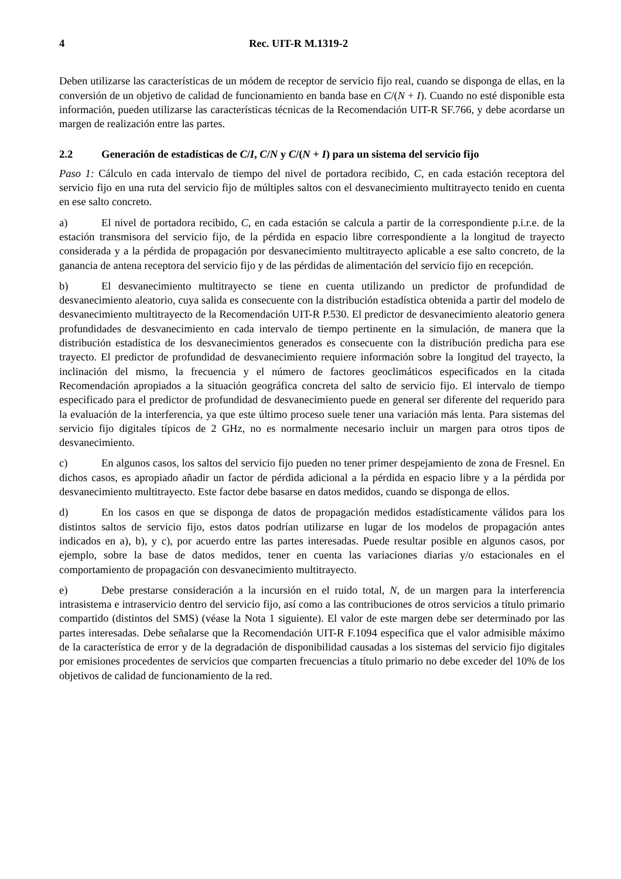4 Rec. UIT-R M.1319-2
Deben utilizarse las características de un módem de receptor de servicio fijo real, cuando se disponga de ellas, en la conversión de un objetivo de calidad de funcionamiento en banda base en C/(N + I). Cuando no esté disponible esta información, pueden utilizarse las características técnicas de la Recomendación UIT-R SF.766, y debe acordarse un margen de realización entre las partes.
2.2 Generación de estadísticas de C/I, C/N y C/(N + I) para un sistema del servicio fijo
Paso 1: Cálculo en cada intervalo de tiempo del nivel de portadora recibido, C, en cada estación receptora del servicio fijo en una ruta del servicio fijo de múltiples saltos con el desvanecimiento multitrayecto tenido en cuenta en ese salto concreto.
a) El nivel de portadora recibido, C, en cada estación se calcula a partir de la correspondiente p.i.r.e. de la estación transmisora del servicio fijo, de la pérdida en espacio libre correspondiente a la longitud de trayecto considerada y a la pérdida de propagación por desvanecimiento multitrayecto aplicable a ese salto concreto, de la ganancia de antena receptora del servicio fijo y de las pérdidas de alimentación del servicio fijo en recepción.
b) El desvanecimiento multitrayecto se tiene en cuenta utilizando un predictor de profundidad de desvanecimiento aleatorio, cuya salida es consecuente con la distribución estadística obtenida a partir del modelo de desvanecimiento multitrayecto de la Recomendación UIT-R P.530. El predictor de desvanecimiento aleatorio genera profundidades de desvanecimiento en cada intervalo de tiempo pertinente en la simulación, de manera que la distribución estadística de los desvanecimientos generados es consecuente con la distribución predicha para ese trayecto. El predictor de profundidad de desvanecimiento requiere información sobre la longitud del trayecto, la inclinación del mismo, la frecuencia y el número de factores geoclimáticos especificados en la citada Recomendación apropiados a la situación geográfica concreta del salto de servicio fijo. El intervalo de tiempo especificado para el predictor de profundidad de desvanecimiento puede en general ser diferente del requerido para la evaluación de la interferencia, ya que este último proceso suele tener una variación más lenta. Para sistemas del servicio fijo digitales típicos de 2 GHz, no es normalmente necesario incluir un margen para otros tipos de desvanecimiento.
c) En algunos casos, los saltos del servicio fijo pueden no tener primer despejamiento de zona de Fresnel. En dichos casos, es apropiado añadir un factor de pérdida adicional a la pérdida en espacio libre y a la pérdida por desvanecimiento multitrayecto. Este factor debe basarse en datos medidos, cuando se disponga de ellos.
d) En los casos en que se disponga de datos de propagación medidos estadísticamente válidos para los distintos saltos de servicio fijo, estos datos podrían utilizarse en lugar de los modelos de propagación antes indicados en a), b), y c), por acuerdo entre las partes interesadas. Puede resultar posible en algunos casos, por ejemplo, sobre la base de datos medidos, tener en cuenta las variaciones diarias y/o estacionales en el comportamiento de propagación con desvanecimiento multitrayecto.
e) Debe prestarse consideración a la incursión en el ruido total, N, de un margen para la interferencia intrasistema e intraservicio dentro del servicio fijo, así como a las contribuciones de otros servicios a título primario compartido (distintos del SMS) (véase la Nota 1 siguiente). El valor de este margen debe ser determinado por las partes interesadas. Debe señalarse que la Recomendación UIT-R F.1094 especifica que el valor admisible máximo de la característica de error y de la degradación de disponibilidad causadas a los sistemas del servicio fijo digitales por emisiones procedentes de servicios que comparten frecuencias a título primario no debe exceder del 10% de los objetivos de calidad de funcionamiento de la red.